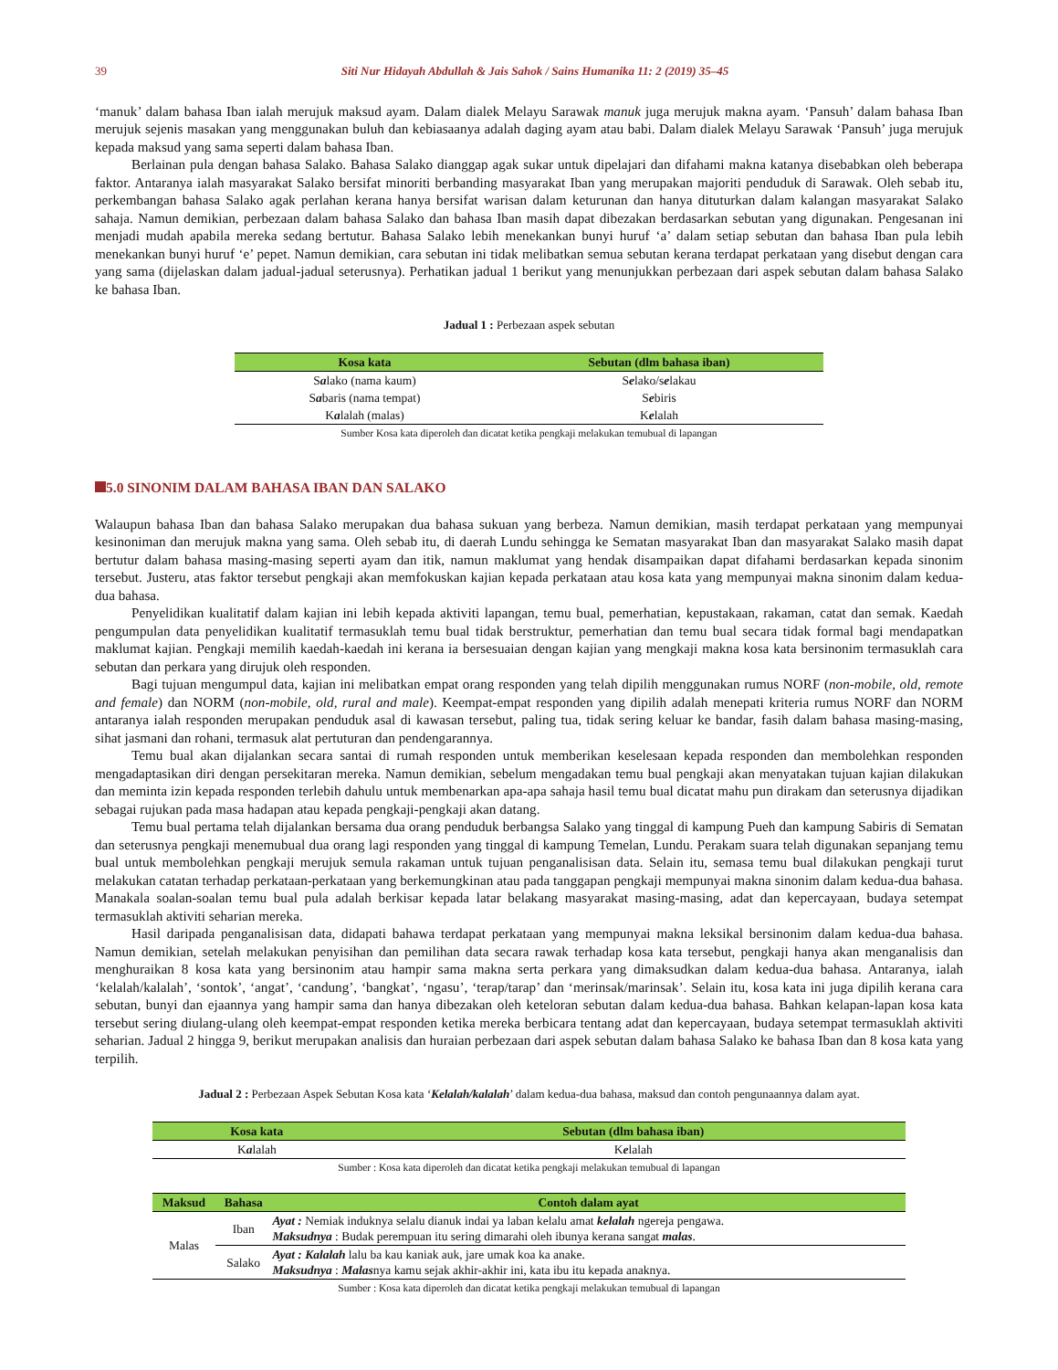39 Siti Nur Hidayah Abdullah & Jais Sahok / Sains Humanika 11: 2 (2019) 35–45
‘manuk’ dalam bahasa Iban ialah merujuk maksud ayam. Dalam dialek Melayu Sarawak manuk juga merujuk makna ayam. ‘Pansuh’ dalam bahasa Iban merujuk sejenis masakan yang menggunakan buluh dan kebiasaanya adalah daging ayam atau babi. Dalam dialek Melayu Sarawak ‘Pansuh’ juga merujuk kepada maksud yang sama seperti dalam bahasa Iban.
Berlainan pula dengan bahasa Salako. Bahasa Salako dianggap agak sukar untuk dipelajari dan difahami makna katanya disebabkan oleh beberapa faktor. Antaranya ialah masyarakat Salako bersifat minoriti berbanding masyarakat Iban yang merupakan majoriti penduduk di Sarawak. Oleh sebab itu, perkembangan bahasa Salako agak perlahan kerana hanya bersifat warisan dalam keturunan dan hanya dituturkan dalam kalangan masyarakat Salako sahaja. Namun demikian, perbezaan dalam bahasa Salako dan bahasa Iban masih dapat dibezakan berdasarkan sebutan yang digunakan. Pengesanan ini menjadi mudah apabila mereka sedang bertutur. Bahasa Salako lebih menekankan bunyi huruf ‘a’ dalam setiap sebutan dan bahasa Iban pula lebih menekankan bunyi huruf ‘e’ pepet. Namun demikian, cara sebutan ini tidak melibatkan semua sebutan kerana terdapat perkataan yang disebut dengan cara yang sama (dijelaskan dalam jadual-jadual seterusnya). Perhatikan jadual 1 berikut yang menunjukkan perbezaan dari aspek sebutan dalam bahasa Salako ke bahasa Iban.
Jadual 1 : Perbezaan aspek sebutan
| Kosa kata | Sebutan (dlm bahasa iban) |
| --- | --- |
| S a lako (nama kaum) | S e lako/s e lakau |
| S a baris (nama tempat) | S e biris |
| K a lalah (malas) | K e lalah |
Sumber Kosa kata diperoleh dan dicatat ketika pengkaji melakukan temubual di lapangan
5.0 SINONIM DALAM BAHASA IBAN DAN SALAKO
Walaupun bahasa Iban dan bahasa Salako merupakan dua bahasa sukuan yang berbeza. Namun demikian, masih terdapat perkataan yang mempunyai kesinoniman dan merujuk makna yang sama. Oleh sebab itu, di daerah Lundu sehingga ke Sematan masyarakat Iban dan masyarakat Salako masih dapat bertutur dalam bahasa masing-masing seperti ayam dan itik, namun maklumat yang hendak disampaikan dapat difahami berdasarkan kepada sinonim tersebut. Justeru, atas faktor tersebut pengkaji akan memfokuskan kajian kepada perkataan atau kosa kata yang mempunyai makna sinonim dalam kedua-dua bahasa.
Penyelidikan kualitatif dalam kajian ini lebih kepada aktiviti lapangan, temu bual, pemerhatian, kepustakaan, rakaman, catat dan semak. Kaedah pengumpulan data penyelidikan kualitatif termasuklah temu bual tidak berstruktur, pemerhatian dan temu bual secara tidak formal bagi mendapatkan maklumat kajian. Pengkaji memilih kaedah-kaedah ini kerana ia bersesuaian dengan kajian yang mengkaji makna kosa kata bersinonim termasuklah cara sebutan dan perkara yang dirujuk oleh responden.
Bagi tujuan mengumpul data, kajian ini melibatkan empat orang responden yang telah dipilih menggunakan rumus NORF (non-mobile, old, remote and female) dan NORM (non-mobile, old, rural and male). Keempat-empat responden yang dipilih adalah menepati kriteria rumus NORF dan NORM antaranya ialah responden merupakan penduduk asal di kawasan tersebut, paling tua, tidak sering keluar ke bandar, fasih dalam bahasa masing-masing, sihat jasmani dan rohani, termasuk alat pertuturan dan pendengarannya.
Temu bual akan dijalankan secara santai di rumah responden untuk memberikan keselesaan kepada responden dan membolehkan responden mengadaptasikan diri dengan persekitaran mereka. Namun demikian, sebelum mengadakan temu bual pengkaji akan menyatakan tujuan kajian dilakukan dan meminta izin kepada responden terlebih dahulu untuk membenarkan apa-apa sahaja hasil temu bual dicatat mahu pun dirakam dan seterusnya dijadikan sebagai rujukan pada masa hadapan atau kepada pengkaji-pengkaji akan datang.
Temu bual pertama telah dijalankan bersama dua orang penduduk berbangsa Salako yang tinggal di kampung Pueh dan kampung Sabiris di Sematan dan seterusnya pengkaji menemubual dua orang lagi responden yang tinggal di kampung Temelan, Lundu. Perakam suara telah digunakan sepanjang temu bual untuk membolehkan pengkaji merujuk semula rakaman untuk tujuan penganalisisan data. Selain itu, semasa temu bual dilakukan pengkaji turut melakukan catatan terhadap perkataan-perkataan yang berkemungkinan atau pada tanggapan pengkaji mempunyai makna sinonim dalam kedua-dua bahasa. Manakala soalan-soalan temu bual pula adalah berkisar kepada latar belakang masyarakat masing-masing, adat dan kepercayaan, budaya setempat termasuklah aktiviti seharian mereka.
Hasil daripada penganalisisan data, didapati bahawa terdapat perkataan yang mempunyai makna leksikal bersinonim dalam kedua-dua bahasa. Namun demikian, setelah melakukan penyisihan dan pemilihan data secara rawak terhadap kosa kata tersebut, pengkaji hanya akan menganalisis dan menghuraikan 8 kosa kata yang bersinonim atau hampir sama makna serta perkara yang dimaksudkan dalam kedua-dua bahasa. Antaranya, ialah ‘kelalah/kalalah’, ‘sontok’, ‘angat’, ‘candung’, ‘bangkat’, ‘ngasu’, ‘terap/tarap’ dan ‘merinsak/marinsak’. Selain itu, kosa kata ini juga dipilih kerana cara sebutan, bunyi dan ejaannya yang hampir sama dan hanya dibezakan oleh keteloran sebutan dalam kedua-dua bahasa. Bahkan kelapan-lapan kosa kata tersebut sering diulang-ulang oleh keempat-empat responden ketika mereka berbicara tentang adat dan kepercayaan, budaya setempat termasuklah aktiviti seharian. Jadual 2 hingga 9, berikut merupakan analisis dan huraian perbezaan dari aspek sebutan dalam bahasa Salako ke bahasa Iban dan 8 kosa kata yang terpilih.
Jadual 2 : Perbezaan Aspek Sebutan Kosa kata ‘Kelalah/kalalah’ dalam kedua-dua bahasa, maksud dan contoh pengunaannya dalam ayat.
| Kosa kata | Sebutan (dlm bahasa iban) |
| --- | --- |
| K a lalah | K e lalah |
Sumber : Kosa kata diperoleh dan dicatat ketika pengkaji melakukan temubual di lapangan
| Maksud | Bahasa | Contoh dalam ayat |
| --- | --- | --- |
| Malas | Iban | Ayat : Nemiak induknya selalu dianuk indai ya laban kelalu amat kelalah ngereja pengawa. Maksudnya : Budak perempuan itu sering dimarahi oleh ibunya kerana sangat malas . |
| | Salako | Ayat : Kalalah lalu ba kau kaniak auk, jare umak koa ka anake. Maksudnya : Malas nya kamu sejak akhir-akhir ini, kata ibu itu kepada anaknya. |
Sumber : Kosa kata diperoleh dan dicatat ketika pengkaji melakukan temubual di lapangan